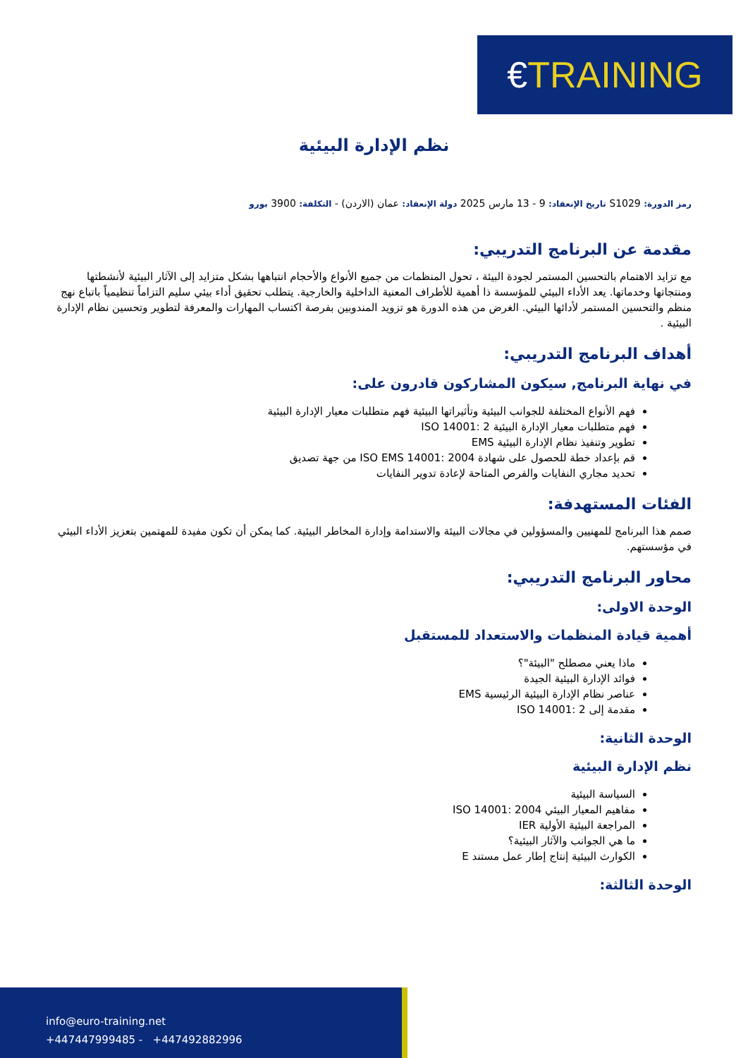€ TRAINING
نظم الإدارة البيئية
رمز الدورة: S1029 تاريخ الإنعقاد: 9 - 13 مارس 2025 دولة الإنعقاد: عمان (الاردن) - التكلفة: 3900 يورو
مقدمة عن البرنامج التدريبي:
مع تزايد الاهتمام بالتحسين المستمر لجودة البيئة ، تحول المنظمات من جميع الأنواع والأحجام انتباهها بشكل متزايد إلى الآثار البيئية لأنشطتها ومنتجاتها وخدماتها. يعد الأداء البيئي للمؤسسة ذا أهمية للأطراف المعنية الداخلية والخارجية. يتطلب تحقيق أداء بيئي سليم التزاماً تنظيمياً باتباع نهج منظم والتحسين المستمر لأدائها البيئي. الغرض من هذه الدورة هو تزويد المندوبين بفرصة اكتساب المهارات والمعرفة لتطوير وتحسين نظام الإدارة البيئية .
أهداف البرنامج التدريبي:
في نهاية البرنامج, سيكون المشاركون قادرون على:
فهم الأنواع المختلفة للجوانب البيئية وتأثيراتها البيئية فهم متطلبات معيار الإدارة البيئية
فهم متطلبات معيار الإدارة البيئية ISO 14001: 2
تطوير وتنفيذ نظام الإدارة البيئية EMS
قم بإعداد خطة للحصول على شهادة ISO EMS 14001: 2004 من جهة تصديق
تحديد مجاري النفايات والفرص المتاحة لإعادة تدوير النفايات
الفئات المستهدفة:
صمم هذا البرنامج للمهنيين والمسؤولين في مجالات البيئة والاستدامة وإدارة المخاطر البيئية. كما يمكن أن تكون مفيدة للمهتمين بتعزيز الأداء البيئي في مؤسستهم.
محاور البرنامج التدريبي:
الوحدة الاولى:
أهمية قيادة المنظمات والاستعداد للمستقبل
ماذا يعني مصطلح "البيئة"؟
فوائد الإدارة البيئية الجيدة
عناصر نظام الإدارة البيئية الرئيسية EMS
مقدمة إلى ISO 14001: 2
الوحدة الثانية:
نظم الإدارة البيئية
السياسة البيئية
مفاهيم المعيار البيئي ISO 14001: 2004
المراجعة البيئية الأولية IER
ما هي الجوانب والآثار البيئية؟
الكوارث البيئية إنتاج إطار عمل مستند E
الوحدة الثالثة:
info@euro-training.net
+447447999485 - +447492882996